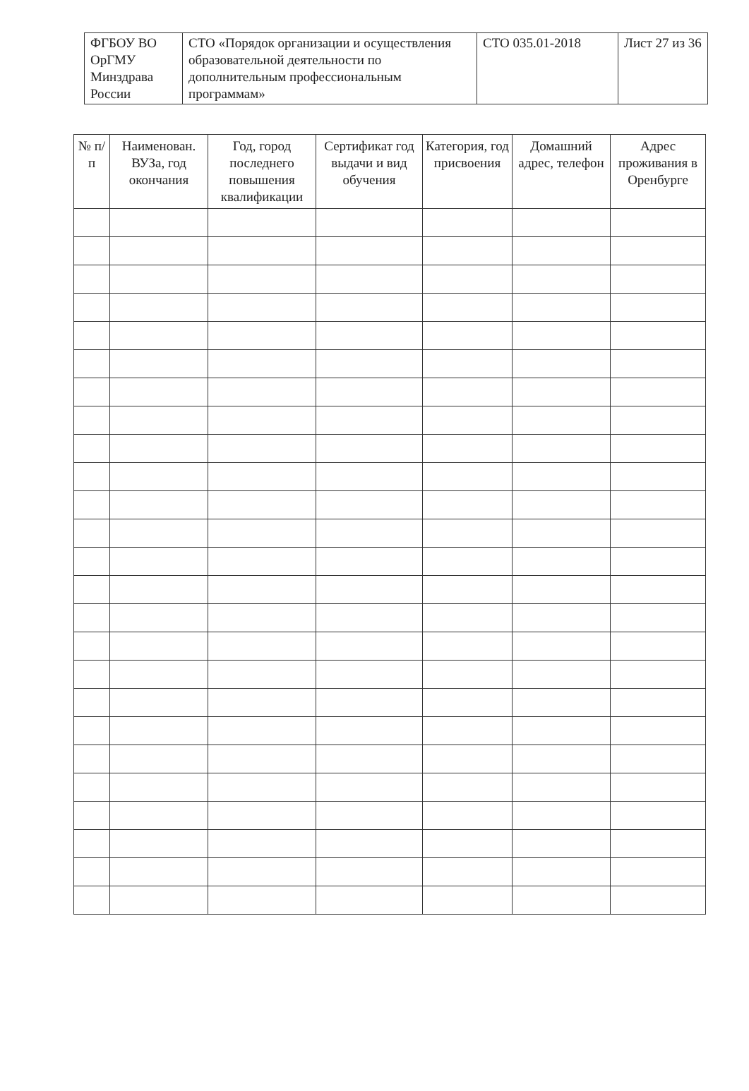| ФГБОУ ВО ОрГМУ Минздрава России | СТО «Порядок организации и осуществления образовательной деятельности по дополнительным профессиональным программам» | СТО 035.01-2018 | Лист 27 из 36 |
| № п/п | Наименован. ВУЗа, год окончания | Год, город последнего повышения квалификации | Сертификат год выдачи и вид обучения | Категория, год присвоения | Домашний адрес, телефон | Адрес проживания в Оренбурге |
| --- | --- | --- | --- | --- | --- | --- |